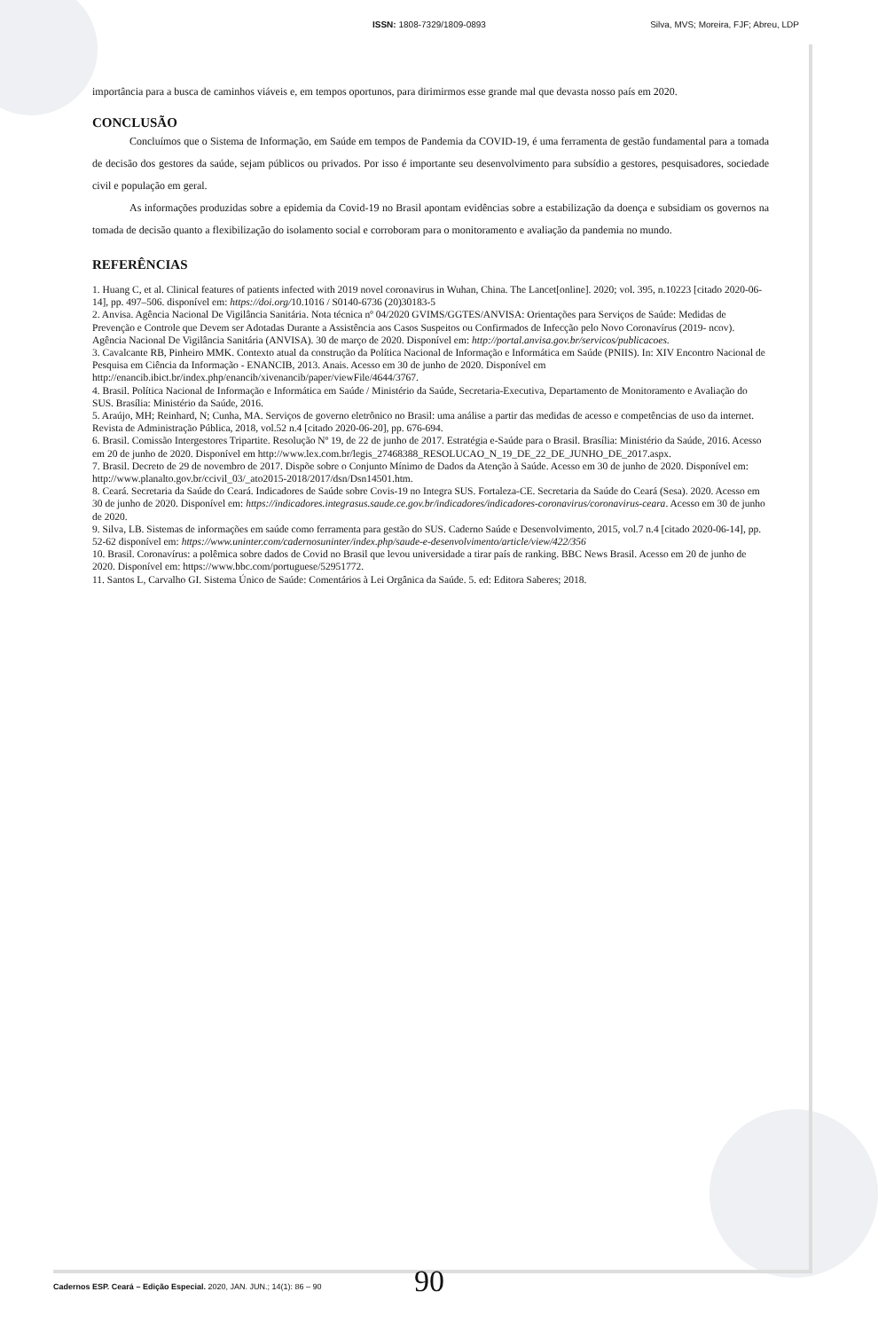ISSN: 1808-7329/1809-0893 Silva, MVS; Moreira, FJF; Abreu, LDP
importância para a busca de caminhos viáveis e, em tempos oportunos, para dirimirmos esse grande mal que devasta nosso país em 2020.
CONCLUSÃO
Concluímos que o Sistema de Informação, em Saúde em tempos de Pandemia da COVID-19, é uma ferramenta de gestão fundamental para a tomada de decisão dos gestores da saúde, sejam públicos ou privados. Por isso é importante seu desenvolvimento para subsídio a gestores, pesquisadores, sociedade civil e população em geral.
As informações produzidas sobre a epidemia da Covid-19 no Brasil apontam evidências sobre a estabilização da doença e subsidiam os governos na tomada de decisão quanto a flexibilização do isolamento social e corroboram para o monitoramento e avaliação da pandemia no mundo.
REFERÊNCIAS
1. Huang C, et al. Clinical features of patients infected with 2019 novel coronavirus in Wuhan, China. The Lancet[online]. 2020; vol. 395, n.10223 [citado 2020-06-14], pp. 497–506. disponível em: https://doi.org/10.1016 / S0140-6736 (20)30183-5
2. Anvisa. Agência Nacional De Vigilância Sanitária. Nota técnica nº 04/2020 GVIMS/GGTES/ANVISA: Orientações para Serviços de Saúde: Medidas de Prevenção e Controle que Devem ser Adotadas Durante a Assistência aos Casos Suspeitos ou Confirmados de Infecção pelo Novo Coronavírus (2019- ncov). Agência Nacional De Vigilância Sanitária (ANVISA). 30 de março de 2020. Disponível em: http://portal.anvisa.gov.br/servicos/publicacoes.
3. Cavalcante RB, Pinheiro MMK. Contexto atual da construção da Política Nacional de Informação e Informática em Saúde (PNIIS). In: XIV Encontro Nacional de Pesquisa em Ciência da Informação - ENANCIB, 2013. Anais. Acesso em 30 de junho de 2020. Disponível em http://enancib.ibict.br/index.php/enancib/xivenancib/paper/viewFile/4644/3767.
4. Brasil. Política Nacional de Informação e Informática em Saúde / Ministério da Saúde, Secretaria-Executiva, Departamento de Monitoramento e Avaliação do SUS. Brasília: Ministério da Saúde, 2016.
5. Araújo, MH; Reinhard, N; Cunha, MA. Serviços de governo eletrônico no Brasil: uma análise a partir das medidas de acesso e competências de uso da internet. Revista de Administração Pública, 2018, vol.52 n.4 [citado 2020-06-20], pp. 676-694.
6. Brasil. Comissão Intergestores Tripartite. Resolução Nº 19, de 22 de junho de 2017. Estratégia e-Saúde para o Brasil. Brasília: Ministério da Saúde, 2016. Acesso em 20 de junho de 2020. Disponível em http://www.lex.com.br/legis_27468388_RESOLUCAO_N_19_DE_22_DE_JUNHO_DE_2017.aspx.
7. Brasil. Decreto de 29 de novembro de 2017. Dispõe sobre o Conjunto Mínimo de Dados da Atenção à Saúde. Acesso em 30 de junho de 2020. Disponível em: http://www.planalto.gov.br/ccivil_03/_ato2015-2018/2017/dsn/Dsn14501.htm.
8. Ceará. Secretaria da Saúde do Ceará. Indicadores de Saúde sobre Covis-19 no Integra SUS. Fortaleza-CE. Secretaria da Saúde do Ceará (Sesa). 2020. Acesso em 30 de junho de 2020. Disponível em: https://indicadores.integrasus.saude.ce.gov.br/indicadores/indicadores-coronavirus/coronavirus-ceara. Acesso em 30 de junho de 2020.
9. Silva, LB. Sistemas de informações em saúde como ferramenta para gestão do SUS. Caderno Saúde e Desenvolvimento, 2015, vol.7 n.4 [citado 2020-06-14], pp. 52-62 disponível em: https://www.uninter.com/cadernosuninter/index.php/saude-e-desenvolvimento/article/view/422/356
10. Brasil. Coronavírus: a polêmica sobre dados de Covid no Brasil que levou universidade a tirar país de ranking. BBC News Brasil. Acesso em 20 de junho de 2020. Disponível em: https://www.bbc.com/portuguese/52951772.
11. Santos L, Carvalho GI. Sistema Único de Saúde: Comentários à Lei Orgânica da Saúde. 5. ed: Editora Saberes; 2018.
Cadernos ESP. Ceará – Edição Especial. 2020, JAN. JUN.; 14(1): 86 – 90
90